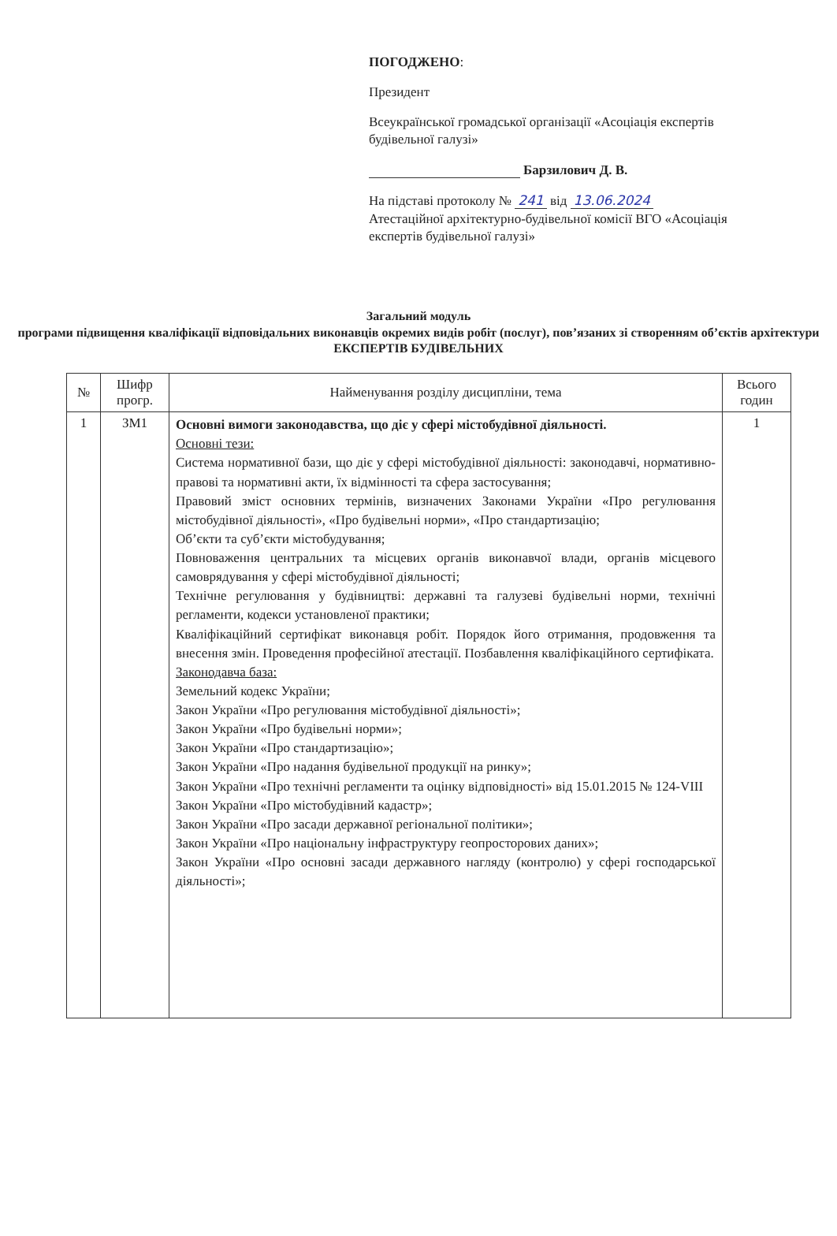ПОГОДЖЕНО:
Президент
Всеукраїнської громадської організації «Асоціація експертів будівельної галузі»
Барзилович Д. В.
На підставі протоколу № 241 від 13.06.2024
Атестаційної архітектурно-будівельної комісії ВГО «Асоціація експертів будівельної галузі»
Загальний модуль
програми підвищення кваліфікації відповідальних виконавців окремих видів робіт (послуг), пов’язаних зі створенням об’єктів архітектури ЕКСПЕРТІВ БУДІВЕЛЬНИХ
| № | Шифр прогр. | Найменування розділу дисципліни, тема | Всього годин |
| --- | --- | --- | --- |
| 1 | ЗМ1 | Основні вимоги законодавства, що діє у сфері містобудівної діяльності. Основні тези: Система нормативної бази, що діє у сфері містобудівної діяльності: законодавчі, нормативно-правові та нормативні акти, їх відмінності та сфера застосування; Правовий зміст основних термінів, визначених Законами України «Про регулювання містобудівної діяльності», «Про будівельні норми», «Про стандартизацію; Об’єкти та суб’єкти містобудування; Повноваження центральних та місцевих органів виконавчої влади, органів місцевого самоврядування у сфері містобудівної діяльності; Технічне регулювання у будівництві: державні та галузеві будівельні норми, технічні регламенти, кодекси установленої практики; Кваліфікаційний сертифікат виконавця робіт. Порядок його отримання, продовження та внесення змін. Проведення професійної атестації. Позбавлення кваліфікаційного сертифіката. Законодавча база: Земельний кодекс України; Закон України «Про регулювання містобудівної діяльності»; Закон України «Про будівельні норми»; Закон України «Про стандартизацію»; Закон України «Про надання будівельної продукції на ринку»; Закон України «Про технічні регламенти та оцінку відповідності» від 15.01.2015 № 124-VIII Закон України «Про містобудівний кадастр»; Закон України «Про засади державної регіональної політики»; Закон України «Про національну інфраструктуру геопросторових даних»; Закон України «Про основні засади державного нагляду (контролю) у сфері господарської діяльності»; | 1 |